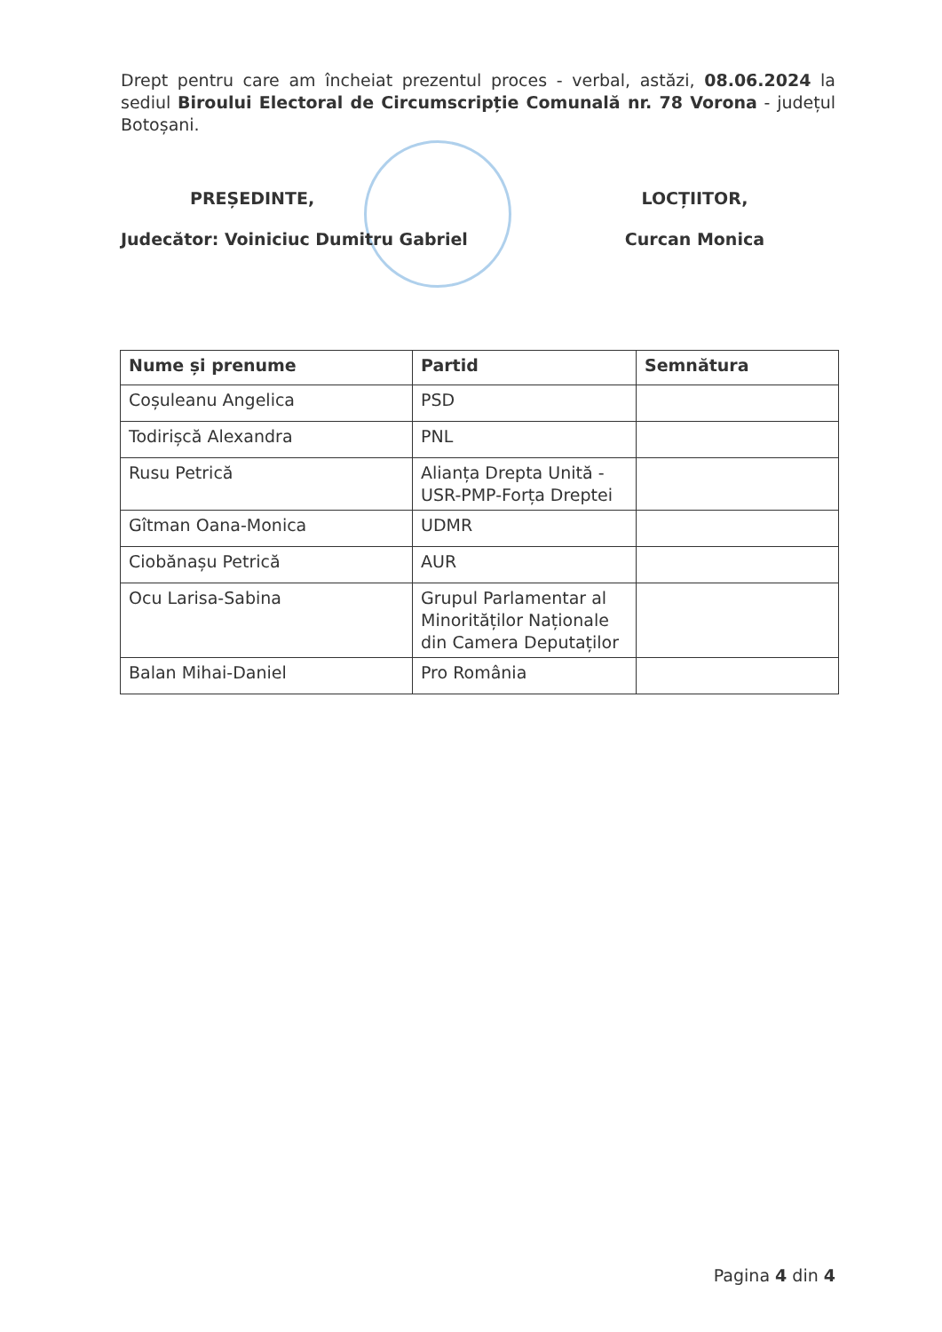Drept pentru care am încheiat prezentul proces - verbal, astăzi, 08.06.2024 la sediul Biroului Electoral de Circumscripție Comunală nr. 78 Vorona - județul Botoșani.
PREȘEDINTE,
Judecător: Voiniciuc Dumitru Gabriel
LOCȚIITOR,
Curcan Monica
| Nume și prenume | Partid | Semnătura |
| --- | --- | --- |
| Coșuleanu Angelica | PSD | |
| Todirișcă Alexandra | PNL | |
| Rusu Petrică | Alianța Drepta Unită - USR-PMP-Forța Dreptei | |
| Gîtman Oana-Monica | UDMR | |
| Ciobănașu Petrică | AUR | |
| Ocu Larisa-Sabina | Grupul Parlamentar al Minorităților Naționale din Camera Deputaților | |
| Balan Mihai-Daniel | Pro România | |
Pagina 4 din 4